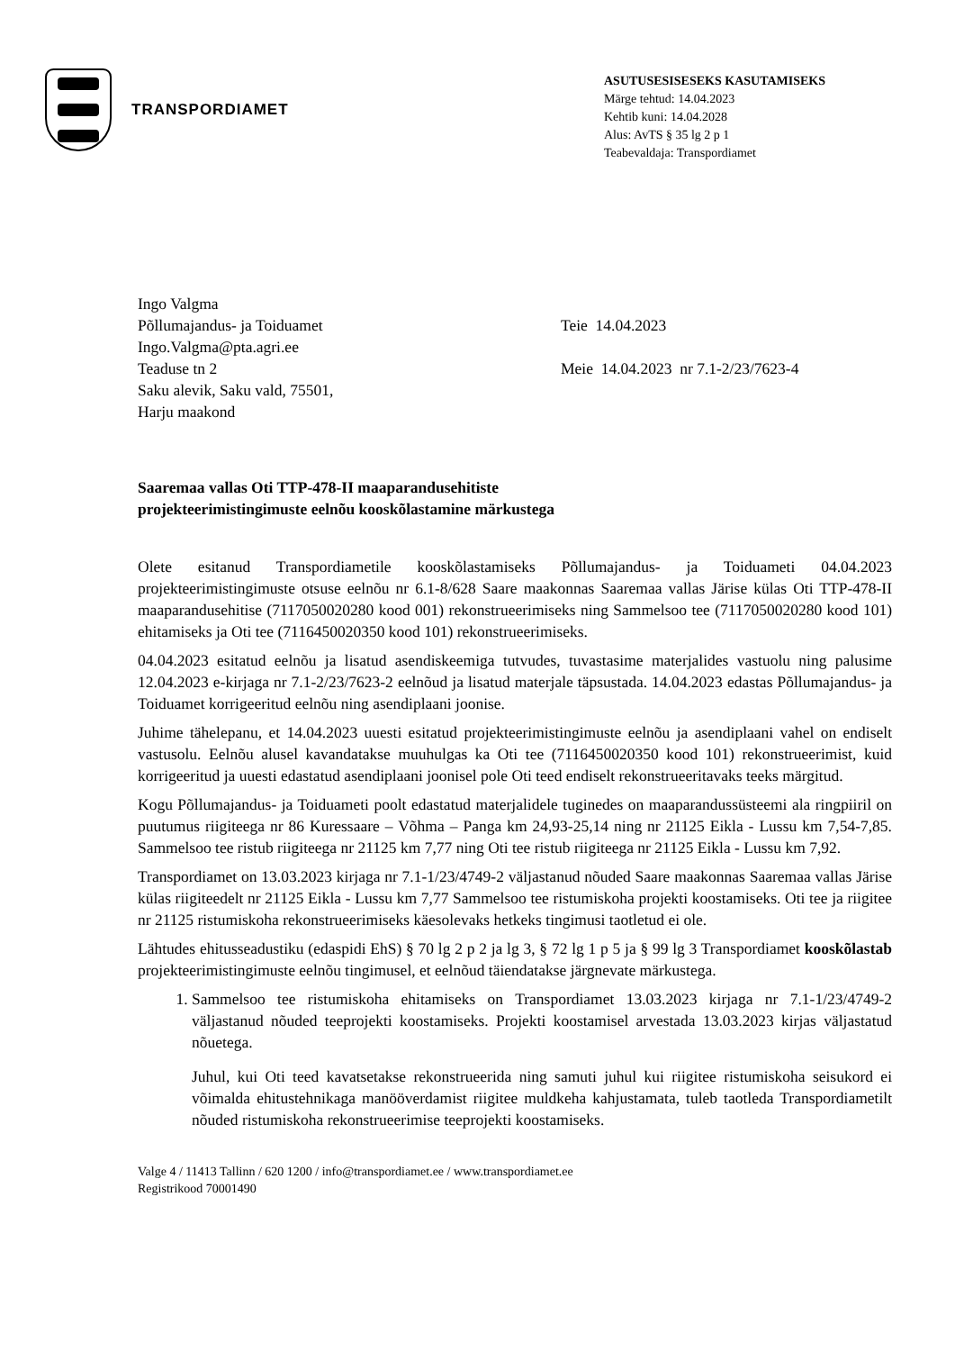TRANSPORDIAMET
ASUTUSESISESEKS KASUTAMISEKS
Märge tehtud: 14.04.2023
Kehtib kuni: 14.04.2028
Alus: AvTS § 35 lg 2 p 1
Teabevaldaja: Transpordiamet
Ingo Valgma
Põllumajandus- ja Toiduamet
Ingo.Valgma@pta.agri.ee
Teaduse tn 2
Saku alevik, Saku vald, 75501,
Harju maakond
Teie 14.04.2023
Meie 14.04.2023 nr 7.1-2/23/7623-4
Saaremaa vallas Oti TTP-478-II maaparandusehitiste
projekteerimistingimuste eelnõu kooskõlastamine märkustega
Olete esitanud Transpordiametile kooskõlastamiseks Põllumajandus- ja Toiduameti 04.04.2023 projekteerimistingimuste otsuse eelnõu nr 6.1-8/628 Saare maakonnas Saaremaa vallas Järise külas Oti TTP-478-II maaparandusehitise (7117050020280 kood 001) rekonstrueerimiseks ning Sammelsoo tee (7117050020280 kood 101) ehitamiseks ja Oti tee (7116450020350 kood 101) rekonstrueerimiseks.
04.04.2023 esitatud eelnõu ja lisatud asendiskeemiga tutvudes, tuvastasime materjalides vastuolu ning palusime 12.04.2023 e-kirjaga nr 7.1-2/23/7623-2 eelnõud ja lisatud materjale täpsustada. 14.04.2023 edastas Põllumajandus- ja Toiduamet korrigeeritud eelnõu ning asendiplaani joonise.
Juhime tähelepanu, et 14.04.2023 uuesti esitatud projekteerimistingimuste eelnõu ja asendiplaani vahel on endiselt vastusolu. Eelnõu alusel kavandatakse muuhulgas ka Oti tee (7116450020350 kood 101) rekonstrueerimist, kuid korrigeeritud ja uuesti edastatud asendiplaani joonisel pole Oti teed endiselt rekonstrueeritavaks teeks märgitud.
Kogu Põllumajandus- ja Toiduameti poolt edastatud materjalidele tuginedes on maaparandussüsteemi ala ringpiiril on puutumus riigiteega nr 86 Kuressaare – Võhma – Panga km 24,93-25,14 ning nr 21125 Eikla - Lussu km 7,54-7,85. Sammelsoo tee ristub riigiteega nr 21125 km 7,77 ning Oti tee ristub riigiteega nr 21125 Eikla - Lussu km 7,92.
Transpordiamet on 13.03.2023 kirjaga nr 7.1-1/23/4749-2 väljastanud nõuded Saare maakonnas Saaremaa vallas Järise külas riigiteedelt nr 21125 Eikla - Lussu km 7,77 Sammelsoo tee ristumiskoha projekti koostamiseks. Oti tee ja riigitee nr 21125 ristumiskoha rekonstrueerimiseks käesolevaks hetkeks tingimusi taotletud ei ole.
Lähtudes ehitusseadustiku (edaspidi EhS) § 70 lg 2 p 2 ja lg 3, § 72 lg 1 p 5 ja § 99 lg 3 Transpordiamet kooskõlastab projekteerimistingimuste eelnõu tingimusel, et eelnõud täiendatakse järgnevate märkustega.
1. Sammelsoo tee ristumiskoha ehitamiseks on Transpordiamet 13.03.2023 kirjaga nr 7.1-1/23/4749-2 väljastanud nõuded teeprojekti koostamiseks. Projekti koostamisel arvestada 13.03.2023 kirjas väljastatud nõuetega.
Juhul, kui Oti teed kavatsetakse rekonstrueerida ning samuti juhul kui riigitee ristumiskoha seisukord ei võimalda ehitustehnikaga manööverdamist riigitee muldkeha kahjustamata, tuleb taotleda Transpordiametilt nõuded ristumiskoha rekonstrueerimise teeprojekti koostamiseks.
Valge 4 / 11413 Tallinn / 620 1200 / info@transpordiamet.ee / www.transpordiamet.ee
Registrikood 70001490